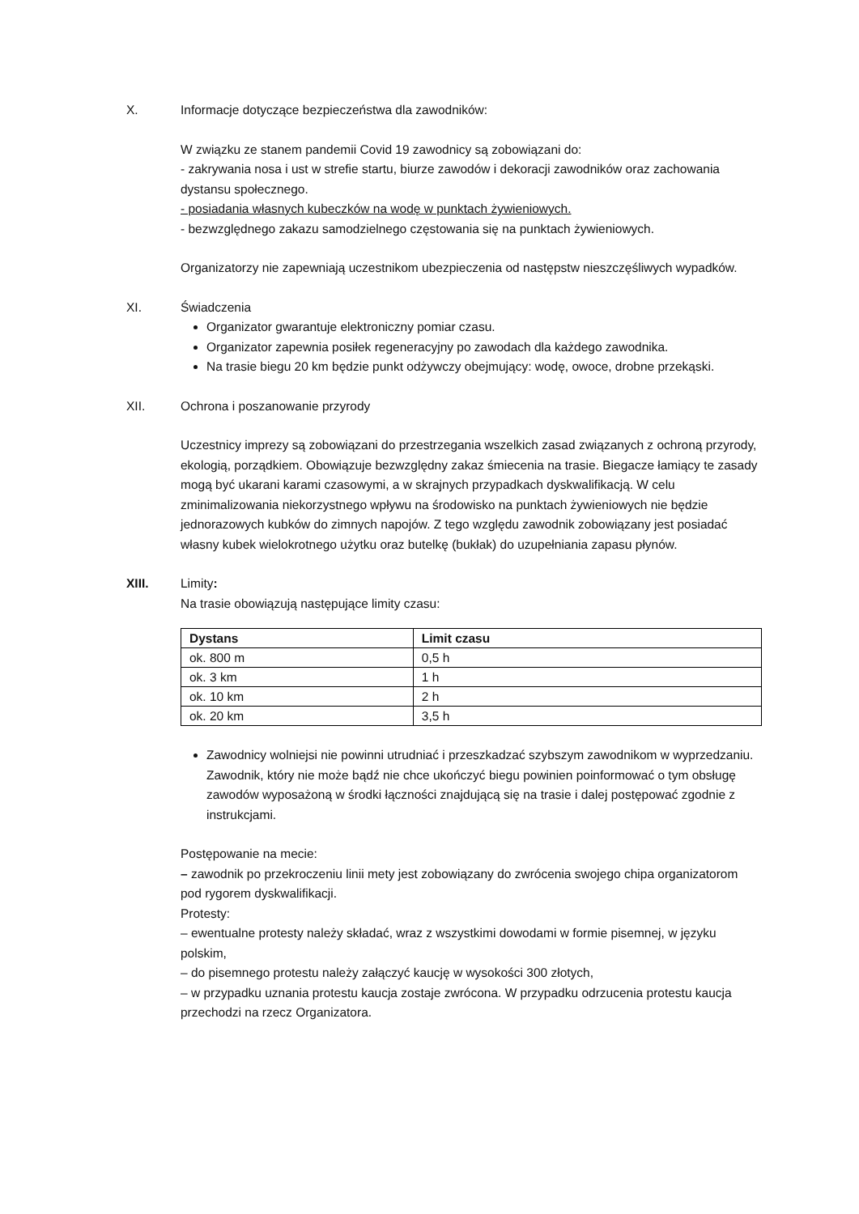X. Informacje dotyczące bezpieczeństwa dla zawodników:
W związku ze stanem pandemii Covid 19 zawodnicy są zobowiązani do:
- zakrywania nosa i ust w strefie startu, biurze zawodów i dekoracji zawodników oraz zachowania dystansu społecznego.
- posiadania własnych kubeczków na wodę w punktach żywieniowych.
- bezwzględnego zakazu samodzielnego częstowania się na punktach żywieniowych.
Organizatorzy nie zapewniają uczestnikom ubezpieczenia od następstw nieszczęśliwych wypadków.
XI. Świadczenia
Organizator gwarantuje elektroniczny pomiar czasu.
Organizator zapewnia posiłek regeneracyjny po zawodach dla każdego zawodnika.
Na trasie biegu 20 km będzie punkt odżywczy obejmujący: wodę, owoce, drobne przekąski.
XII. Ochrona i poszanowanie przyrody
Uczestnicy imprezy są zobowiązani do przestrzegania wszelkich zasad związanych z ochroną przyrody, ekologią, porządkiem. Obowiązuje bezwzględny zakaz śmiecenia na trasie. Biegacze łamiący te zasady mogą być ukarani karami czasowymi, a w skrajnych przypadkach dyskwalifikacją. W celu zminimalizowania niekorzystnego wpływu na środowisko na punktach żywieniowych nie będzie jednorazowych kubków do zimnych napojów. Z tego względu zawodnik zobowiązany jest posiadać własny kubek wielokrotnego użytku oraz butelkę (bukłak) do uzupełniania zapasu płynów.
XIII. Limity:
Na trasie obowiązują następujące limity czasu:
| Dystans | Limit czasu |
| --- | --- |
| ok. 800 m | 0,5 h |
| ok. 3 km | 1 h |
| ok. 10 km | 2 h |
| ok. 20 km | 3,5 h |
Zawodnicy wolniejsi nie powinni utrudniać i przeszkadzać szybszym zawodnikom w wyprzedzaniu. Zawodnik, który nie może bądź nie chce ukończyć biegu powinien poinformować o tym obsługę zawodów wyposażoną w środki łączności znajdującą się na trasie i dalej postępować zgodnie z instrukcjami.
Postępowanie na mecie:
– zawodnik po przekroczeniu linii mety jest zobowiązany do zwrócenia swojego chipa organizatorom pod rygorem dyskwalifikacji.
Protesty:
– ewentualne protesty należy składać, wraz z wszystkimi dowodami w formie pisemnej, w języku polskim,
– do pisemnego protestu należy załączyć kaucję w wysokości 300 złotych,
– w przypadku uznania protestu kaucja zostaje zwrócona. W przypadku odrzucenia protestu kaucja przechodzi na rzecz Organizatora.